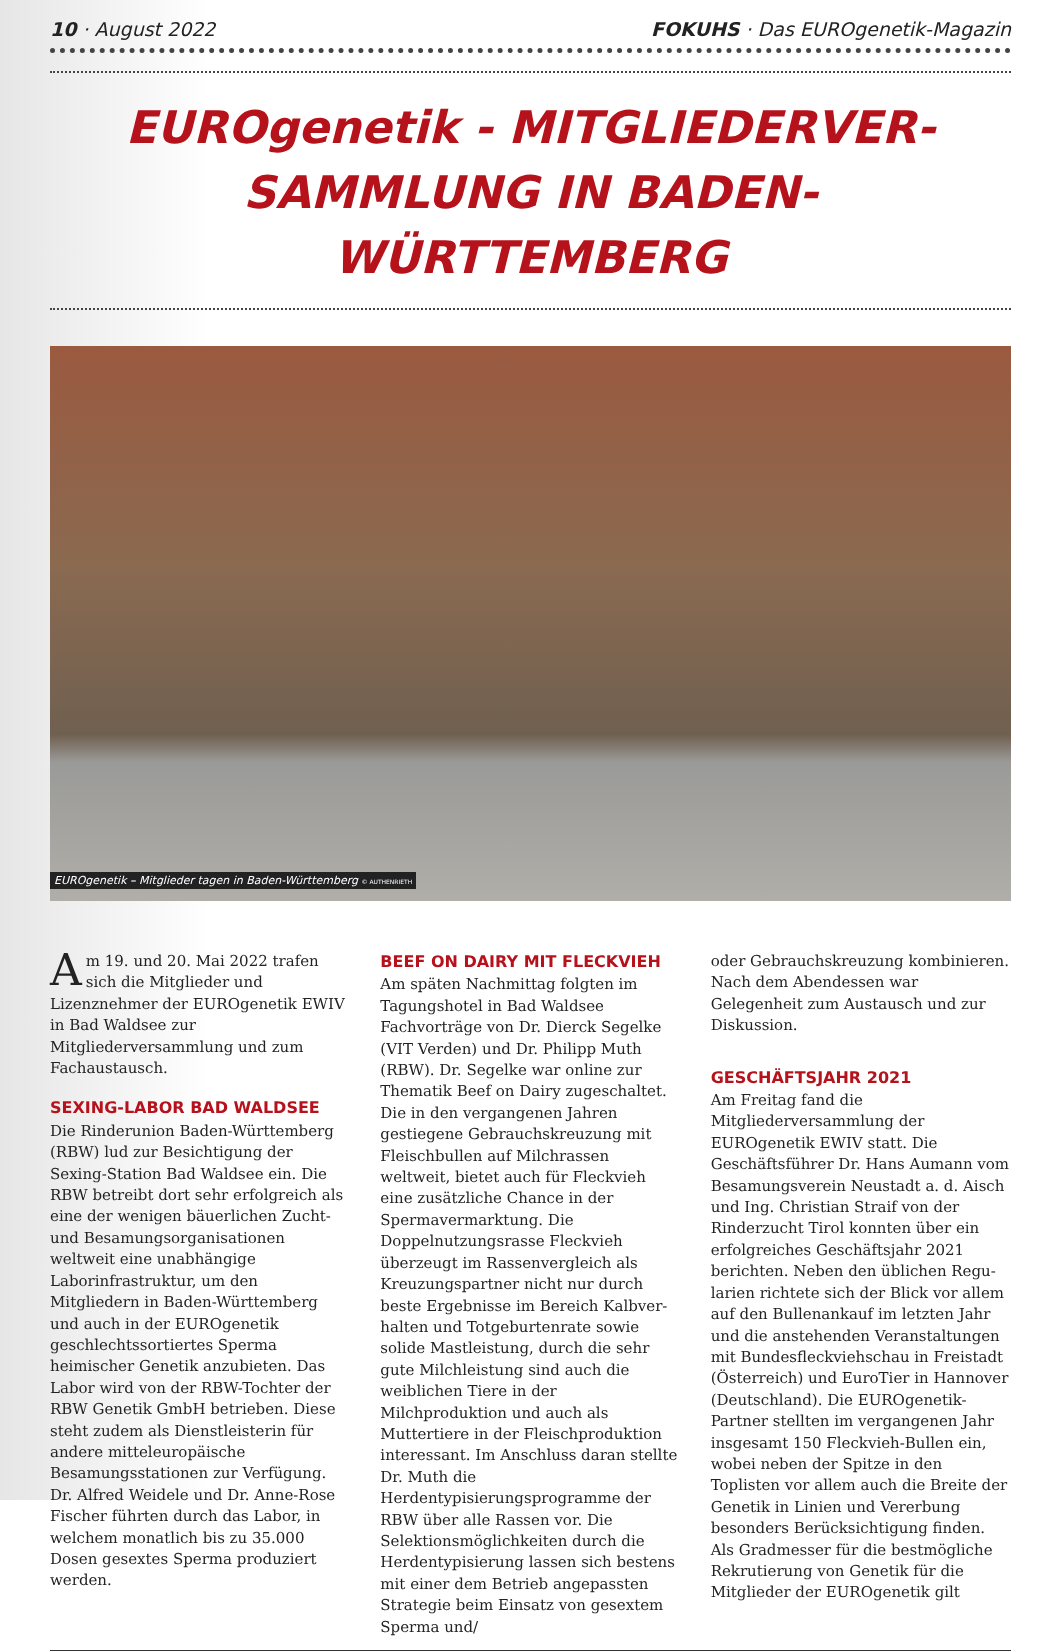10 · August 2022 FOKUHS · Das EUROgenetik-Magazin
EUROgenetik - MITGLIEDERVER-
SAMMLUNG IN BADEN-WÜRTTEMBERG
EUROgenetik – Mitglieder tagen in Baden-Württemberg © AUTHENRIETH
Am 19. und 20. Mai 2022 trafen sich die Mitglieder und Lizenznehmer der EUROgenetik EWIV in Bad Waldsee zur Mitgliederversammlung und zum Fachaustausch.
SEXING-LABOR BAD WALDSEE
Die Rinderunion Baden-Württemberg (RBW) lud zur Besichtigung der Sexing-Station Bad Waldsee ein. Die RBW betreibt dort sehr erfolgreich als eine der wenigen bäuerlichen Zucht- und Besamungsorganisationen weltweit eine unabhängige Laborinfrastruktur, um den Mitgliedern in Baden-Württemberg und auch in der EUROgenetik geschlechts­sortiertes Sperma heimischer Genetik anzubieten. Das Labor wird von der RBW-Tochter der RBW Genetik GmbH betrieben. Diese steht zudem als Dienst­leisterin für andere mitteleuropäische Besamungsstationen zur Verfügung. Dr. Alfred Weidele und Dr. Anne-Rose Fischer führten durch das Labor, in welchem monatlich bis zu 35.000 Dosen gesextes Sperma produziert werden.
BEEF ON DAIRY MIT FLECKVIEH
Am späten Nachmittag folgten im Tagungshotel in Bad Waldsee Fachvorträge von Dr. Dierck Segelke (VIT Verden) und Dr. Philipp Muth (RBW). Dr. Segelke war online zur Thematik Beef on Dairy zugeschaltet. Die in den vergangenen Jahren gestiegene Gebrauchskreuzung mit Fleischbullen auf Milchrassen weltweit, bietet auch für Fleckvieh eine zusätzliche Chance in der Spermaver­marktung. Die Doppelnutzungsrasse Fleckvieh überzeugt im Rassenvergleich als Kreuzungspartner nicht nur durch beste Ergebnisse im Bereich Kalbver­halten und Totgeburtenrate sowie solide Mastleistung, durch die sehr gute Milch­leistung sind auch die weiblichen Tiere in der Milchproduktion und auch als Muttertiere in der Fleischproduktion in­teressant. Im Anschluss daran stellte Dr. Muth die Herdentypisierungsprogram­me der RBW über alle Rassen vor. Die Selektionsmöglichkeiten durch die Her­dentypisierung lassen sich bestens mit einer dem Betrieb angepassten Strategie beim Einsatz von gesextem Sperma und/
oder Gebrauchskreuzung kombinieren. Nach dem Abendessen war Gelegenheit zum Austausch und zur Diskussion.
GESCHÄFTSJAHR 2021
Am Freitag fand die Mitgliederversamm­lung der EUROgenetik EWIV statt. Die Geschäftsführer Dr. Hans Aumann vom Besamungsverein Neustadt a. d. Aisch und Ing. Christian Straif von der Rinderzucht Tirol konnten über ein erfolgreiches Geschäftsjahr 2021 berichten. Neben den üblichen Regu­larien richtete sich der Blick vor allem auf den Bullenankauf im letzten Jahr und die anstehenden Veranstaltungen mit Bundesfleckviehschau in Freistadt (Österreich) und EuroTier in Hannover (Deutschland). Die EUROgenetik-Partner stellten im vergangenen Jahr insgesamt 150 Fleckvieh-Bullen ein, wobei neben der Spitze in den Toplisten vor allem auch die Breite der Genetik in Linien und Vererbung besonders Berücksich­tigung finden. Als Gradmesser für die bestmögliche Rekrutierung von Genetik für die Mitglieder der EUROgenetik gilt